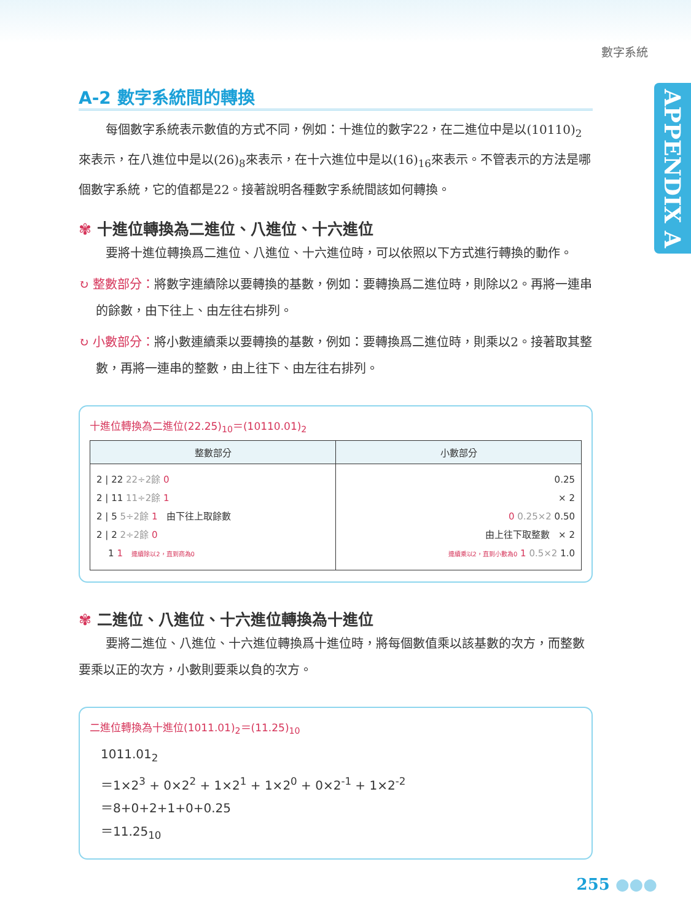數字系統
APPENDIX A
A-2 數字系統間的轉換
每個數字系統表示數值的方式不同，例如：十進位的數字22，在二進位中是以(10110)<sub>2</sub>來表示，在八進位中是以(26)<sub>8</sub>來表示，在十六進位中是以(16)<sub>16</sub>來表示。不管表示的方法是哪個數字系統，它的值都是22。接著說明各種數字系統間該如何轉換。
✾ 十進位轉換為二進位、八進位、十六進位
要將十進位轉換爲二進位、八進位、十六進位時，可以依照以下方式進行轉換的動作。
↻ 整數部分：將數字連續除以要轉換的基數，例如：要轉換爲二進位時，則除以2。再將一連串的餘數，由下往上、由左往右排列。
↻ 小數部分：將小數連續乘以要轉換的基數，例如：要轉換爲二進位時，則乘以2。接著取其整數，再將一連串的整數，由上往下、由左往右排列。
十進位轉換為二進位(22.25)<sub>10</sub>＝(10110.01)<sub>2</sub>
| 整數部分 | 小數部分 |
| --- | --- |
| 2 / 22 22÷2餘 0 2 / 11 11÷2餘 1 2 / 5 5÷2餘 1 由下往上取餘數 2 / 2 2÷2餘 0 1 1 連續除以2，直到商為0 | 0.25 × 2 0 0.25×2 0.50 由上往下取整數 × 2 連續乘以2，直到小數為0 1 0.5×2 1.0 |
✾ 二進位、八進位、十六進位轉換為十進位
要將二進位、八進位、十六進位轉換爲十進位時，將每個數值乘以該基數的次方，而整數要乘以正的次方，小數則要乘以負的次方。
二進位轉換為十進位(1011.01)<sub>2</sub>＝(11.25)<sub>10</sub>
1011.01<sub>2</sub>
＝1×2<sup>3</sup> + 0×2<sup>2</sup> + 1×2<sup>1</sup> + 1×2<sup>0</sup> + 0×2<sup>-1</sup> + 1×2<sup>-2</sup>
＝8+0+2+1+0+0.25
＝11.25<sub>10</sub>
255 ●●●